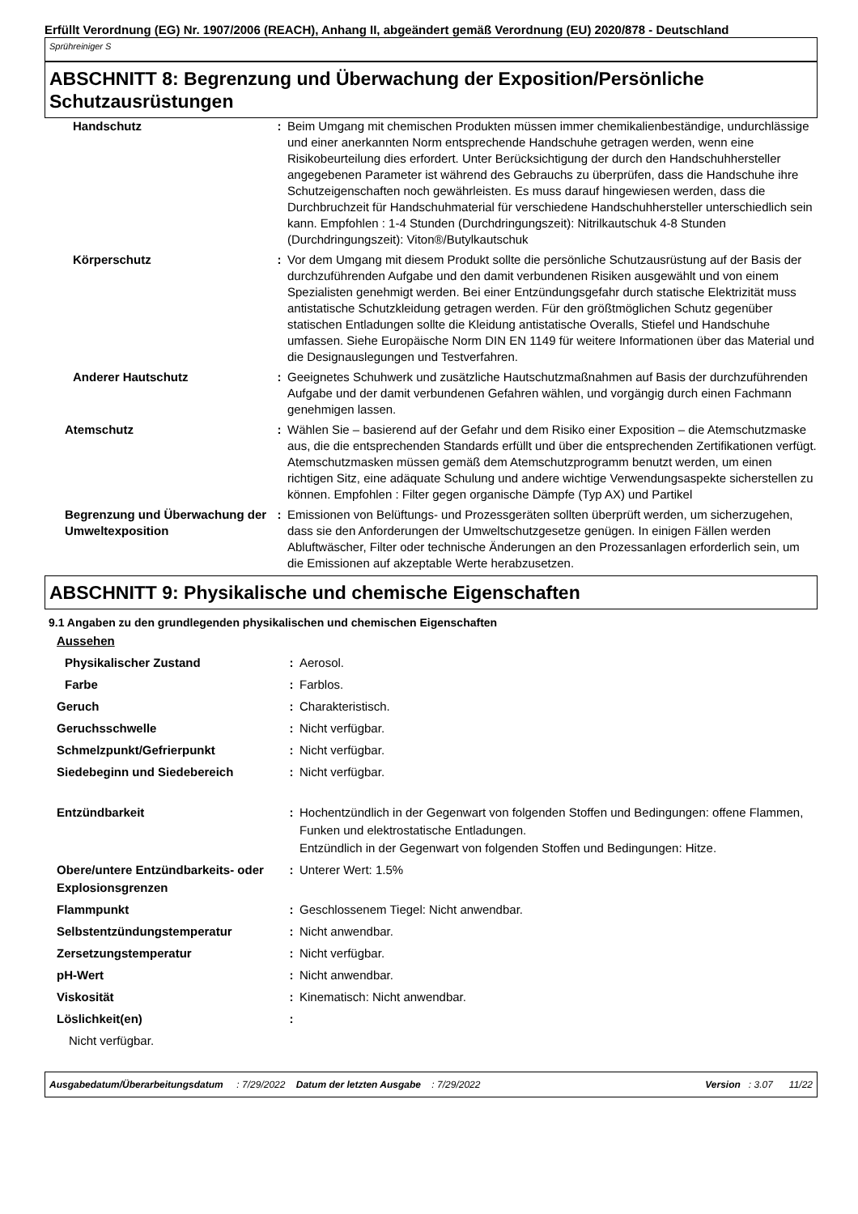Erfüllt Verordnung (EG) Nr. 1907/2006 (REACH), Anhang II, abgeändert gemäß Verordnung (EU) 2020/878 - Deutschland
Sprühreiniger S
ABSCHNITT 8: Begrenzung und Überwachung der Exposition/Persönliche Schutzausrüstungen
| Handschutz | : | Beim Umgang mit chemischen Produkten müssen immer chemikalienbeständige, undurchlässige und einer anerkannten Norm entsprechende Handschuhe getragen werden, wenn eine Risikobeurteilung dies erfordert. Unter Berücksichtigung der durch den Handschuhhersteller angegebenen Parameter ist während des Gebrauchs zu überprüfen, dass die Handschuhe ihre Schutzeigenschaften noch gewährleisten. Es muss darauf hingewiesen werden, dass die Durchbruchzeit für Handschuhmaterial für verschiedene Handschuhhersteller unterschiedlich sein kann. Empfohlen : 1-4 Stunden (Durchdringungszeit): Nitrilkautschuk 4-8 Stunden (Durchdringungszeit): Viton®/Butylkautschuk |
| Körperschutz | : | Vor dem Umgang mit diesem Produkt sollte die persönliche Schutzausrüstung auf der Basis der durchzuführenden Aufgabe und den damit verbundenen Risiken ausgewählt und von einem Spezialisten genehmigt werden. Bei einer Entzündungsgefahr durch statische Elektrizität muss antistatische Schutzkleidung getragen werden. Für den größtmöglichen Schutz gegenüber statischen Entladungen sollte die Kleidung antistatische Overalls, Stiefel und Handschuhe umfassen. Siehe Europäische Norm DIN EN 1149 für weitere Informationen über das Material und die Designauslegungen und Testverfahren. |
| Anderer Hautschutz | : | Geeignetes Schuhwerk und zusätzliche Hautschutzmaßnahmen auf Basis der durchzuführenden Aufgabe und der damit verbundenen Gefahren wählen, und vorgängig durch einen Fachmann genehmigen lassen. |
| Atemschutz | : | Wählen Sie – basierend auf der Gefahr und dem Risiko einer Exposition – die Atemschutzmaske aus, die die entsprechenden Standards erfüllt und über die entsprechenden Zertifikationen verfügt. Atemschutzmasken müssen gemäß dem Atemschutzprogramm benutzt werden, um einen richtigen Sitz, eine adäquate Schulung und andere wichtige Verwendungsaspekte sicherstellen zu können. Empfohlen : Filter gegen organische Dämpfe (Typ AX) und Partikel |
| Begrenzung und Überwachung der Umweltexposition | : | Emissionen von Belüftungs- und Prozessgeräten sollten überprüft werden, um sicherzugehen, dass sie den Anforderungen der Umweltschutzgesetze genügen. In einigen Fällen werden Abluftwäscher, Filter oder technische Änderungen an den Prozessanlagen erforderlich sein, um die Emissionen auf akzeptable Werte herabzusetzen. |
ABSCHNITT 9: Physikalische und chemische Eigenschaften
9.1 Angaben zu den grundlegenden physikalischen und chemischen Eigenschaften
| Aussehen | | |
| Physikalischer Zustand | : | Aerosol. |
| Farbe | : | Farblos. |
| Geruch | : | Charakteristisch. |
| Geruchsschwelle | : | Nicht verfügbar. |
| Schmelzpunkt/Gefrierpunkt | : | Nicht verfügbar. |
| Siedebeginn und Siedebereich | : | Nicht verfügbar. |
| Entzündbarkeit | : | Hochentzündlich in der Gegenwart von folgenden Stoffen und Bedingungen: offene Flammen, Funken und elektrostatische Entladungen. Entzündlich in der Gegenwart von folgenden Stoffen und Bedingungen: Hitze. |
| Obere/untere Entzündbarkeits- oder Explosionsgrenzen | : | Unterer Wert: 1.5% |
| Flammpunkt | : | Geschlossenem Tiegel: Nicht anwendbar. |
| Selbstentzündungstemperatur | : | Nicht anwendbar. |
| Zersetzungstemperatur | : | Nicht verfügbar. |
| pH-Wert | : | Nicht anwendbar. |
| Viskosität | : | Kinematisch: Nicht anwendbar. |
| Löslichkeit(en) | : | |
| Nicht verfügbar. | | |
Ausgabedatum/Überarbeitungsdatum : 7/29/2022 Datum der letzten Ausgabe : 7/29/2022 Version : 3.07 11/22